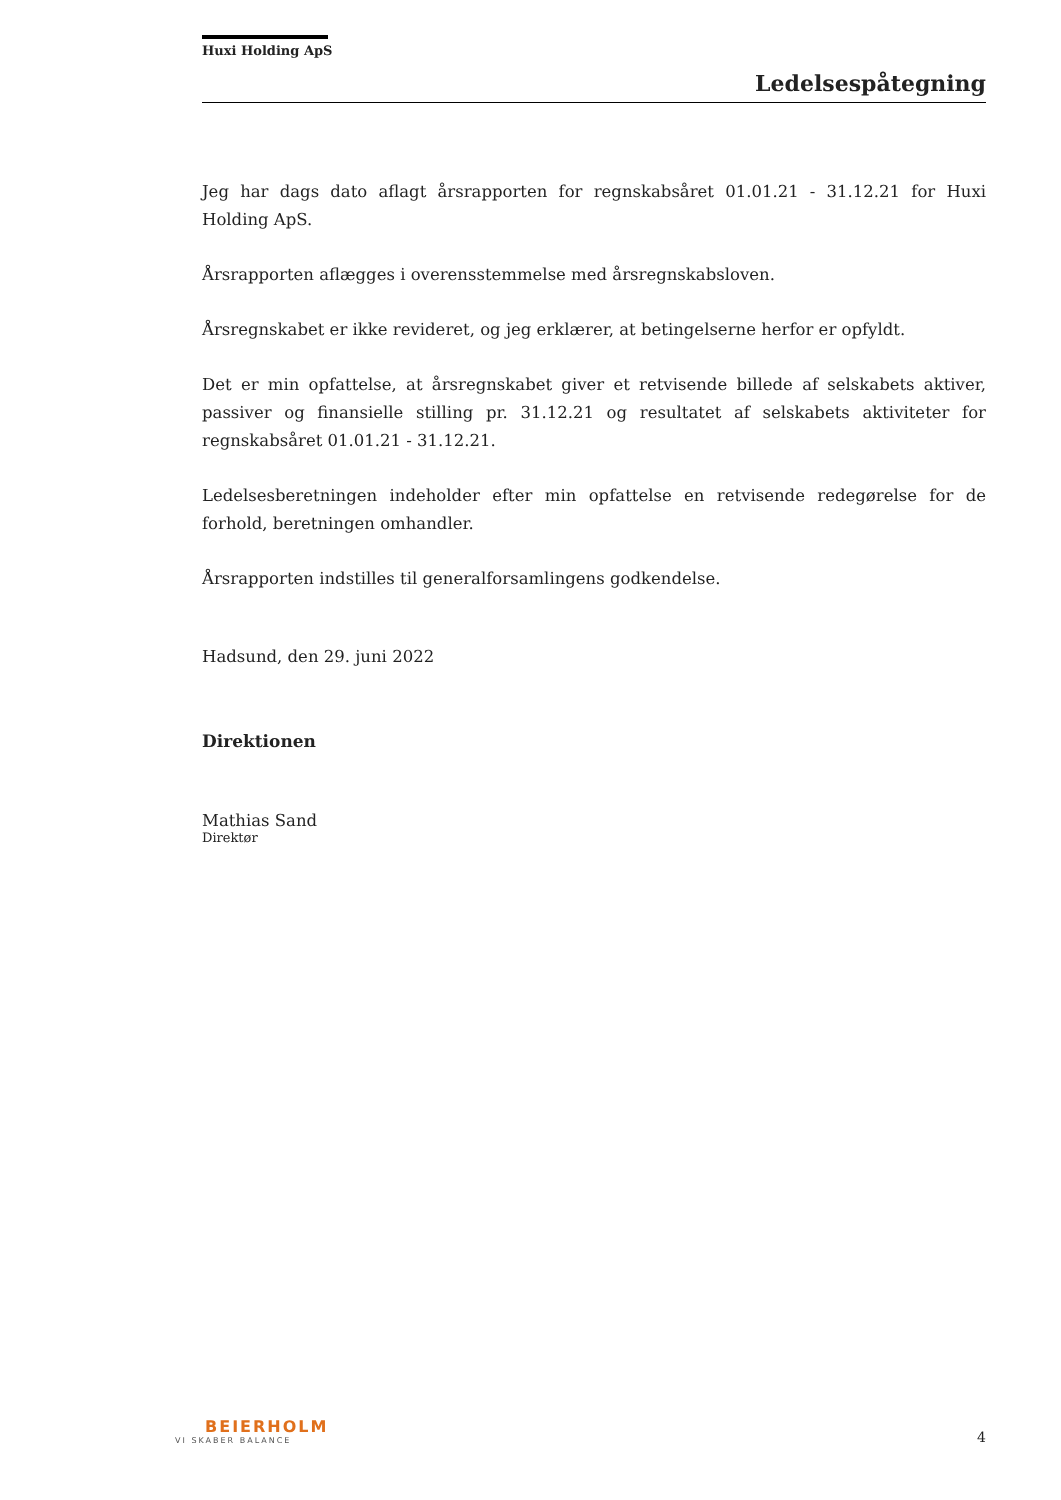Huxi Holding ApS
Ledelsespåtegning
Jeg har dags dato aflagt årsrapporten for regnskabsåret 01.01.21 - 31.12.21 for Huxi Holding ApS.
Årsrapporten aflægges i overensstemmelse med årsregnskabsloven.
Årsregnskabet er ikke revideret, og jeg erklærer, at betingelserne herfor er opfyldt.
Det er min opfattelse, at årsregnskabet giver et retvisende billede af selskabets aktiver, passiver og finansielle stilling pr. 31.12.21 og resultatet af selskabets aktiviteter for regnskabsåret 01.01.21 - 31.12.21.
Ledelsesberetningen indeholder efter min opfattelse en retvisende redegørelse for de forhold, beretningen omhandler.
Årsrapporten indstilles til generalforsamlingens godkendelse.
Hadsund, den 29. juni 2022
Direktionen
Mathias Sand
Direktør
BEIERHOLM
VI SKABER BALANCE
4